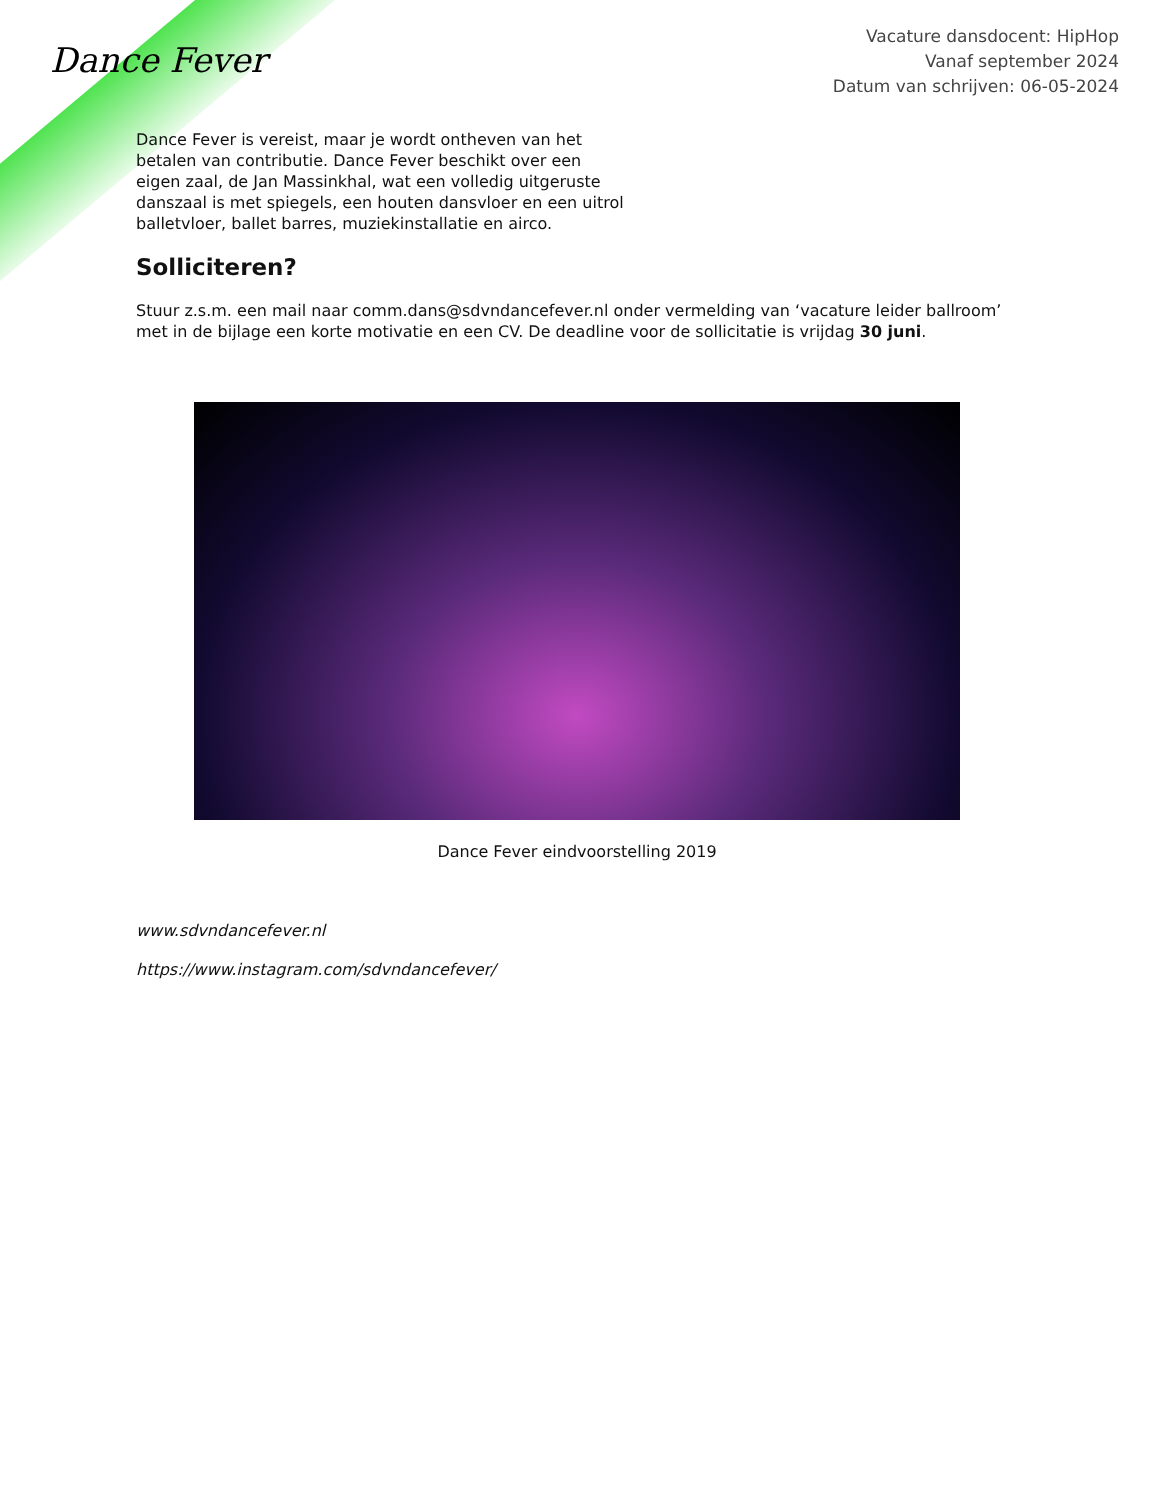Dance Fever
Vacature dansdocent: HipHop
Vanaf september 2024
Datum van schrijven: 06-05-2024
Dance Fever is vereist, maar je wordt ontheven van het betalen van contributie. Dance Fever beschikt over een eigen zaal, de Jan Massinkhal, wat een volledig uitgeruste danszaal is met spiegels, een houten dansvloer en een uitrol balletvloer, ballet barres, muziekinstallatie en airco.
Solliciteren?
Stuur z.s.m. een mail naar comm.dans@sdvndancefever.nl onder vermelding van ‘vacature leider ballroom’ met in de bijlage een korte motivatie en een CV. De deadline voor de sollicitatie is vrijdag 30 juni.
Dance Fever eindvoorstelling 2019
www.sdvndancefever.nl
https://www.instagram.com/sdvndancefever/